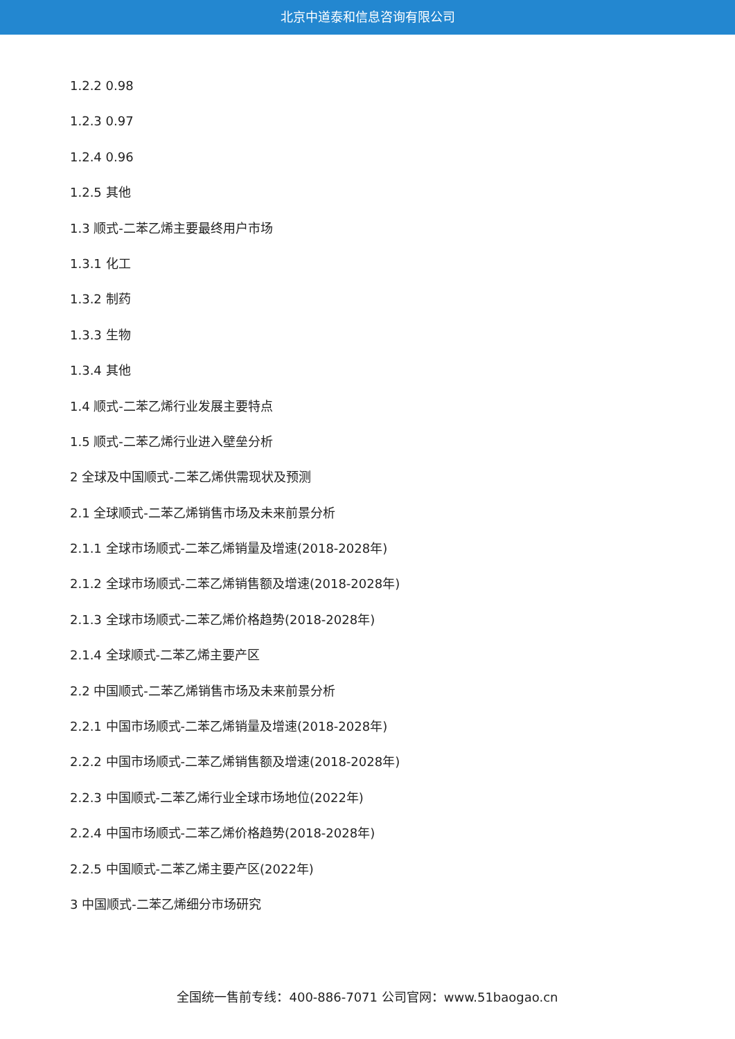北京中道泰和信息咨询有限公司
1.2.2 0.98
1.2.3 0.97
1.2.4 0.96
1.2.5 其他
1.3 顺式-二苯乙烯主要最终用户市场
1.3.1 化工
1.3.2 制药
1.3.3 生物
1.3.4 其他
1.4 顺式-二苯乙烯行业发展主要特点
1.5 顺式-二苯乙烯行业进入壁垒分析
2 全球及中国顺式-二苯乙烯供需现状及预测
2.1 全球顺式-二苯乙烯销售市场及未来前景分析
2.1.1 全球市场顺式-二苯乙烯销量及增速(2018-2028年)
2.1.2 全球市场顺式-二苯乙烯销售额及增速(2018-2028年)
2.1.3 全球市场顺式-二苯乙烯价格趋势(2018-2028年)
2.1.4 全球顺式-二苯乙烯主要产区
2.2 中国顺式-二苯乙烯销售市场及未来前景分析
2.2.1 中国市场顺式-二苯乙烯销量及增速(2018-2028年)
2.2.2 中国市场顺式-二苯乙烯销售额及增速(2018-2028年)
2.2.3 中国顺式-二苯乙烯行业全球市场地位(2022年)
2.2.4 中国市场顺式-二苯乙烯价格趋势(2018-2028年)
2.2.5 中国顺式-二苯乙烯主要产区(2022年)
3 中国顺式-二苯乙烯细分市场研究
全国统一售前专线：400-886-7071 公司官网：www.51baogao.cn